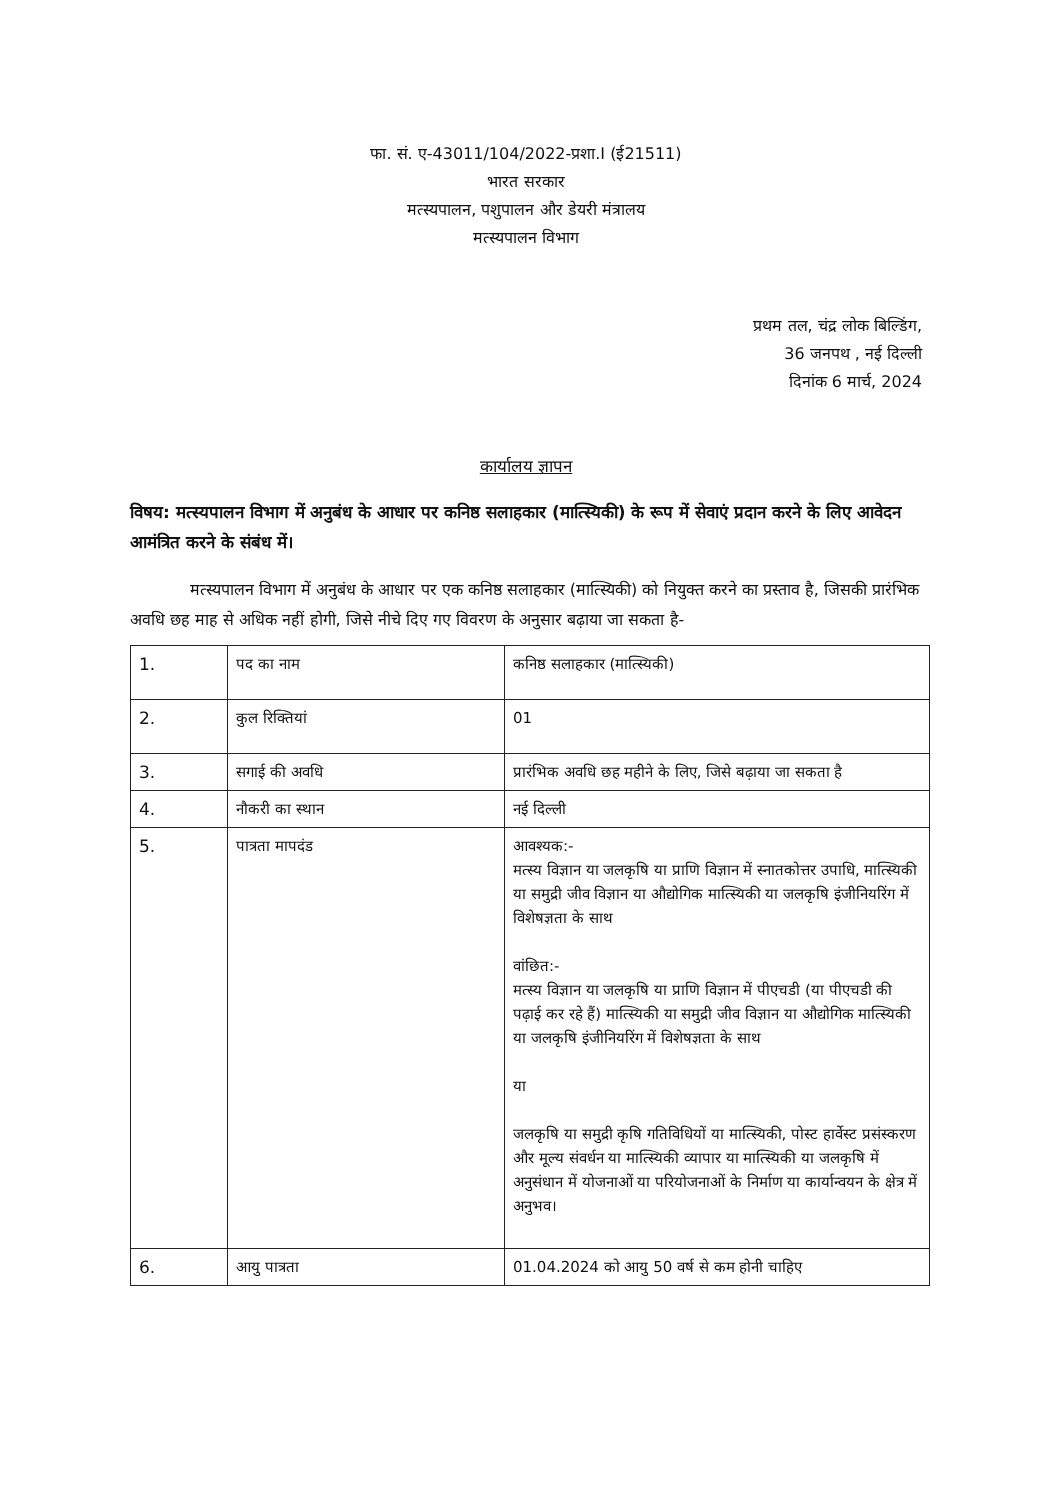फा. सं. ए-43011/104/2022-प्रशा.I (ई21511)
भारत सरकार
मत्स्यपालन, पशुपालन और डेयरी मंत्रालय
मत्स्यपालन विभाग
प्रथम तल, चंद्र लोक बिल्डिंग,
36 जनपथ , नई दिल्ली
दिनांक 6 मार्च, 2024
कार्यालय ज्ञापन
विषय: मत्स्यपालन विभाग में अनुबंध के आधार पर कनिष्ठ सलाहकार (मात्स्यिकी) के रूप में सेवाएं प्रदान करने के लिए आवेदन आमंत्रित करने के संबंध में।
मत्स्यपालन विभाग में अनुबंध के आधार पर एक कनिष्ठ सलाहकार (मात्स्यिकी) को नियुक्त करने का प्रस्ताव है, जिसकी प्रारंभिक अवधि छह माह से अधिक नहीं होगी, जिसे नीचे दिए गए विवरण के अनुसार बढ़ाया जा सकता है-
| 1. | पद का नाम | कनिष्ठ सलाहकार (मात्स्यिकी) |
| 2. | कुल रिक्तियां | 01 |
| 3. | सगाई की अवधि | प्रारंभिक अवधि छह महीने के लिए, जिसे बढ़ाया जा सकता है |
| 4. | नौकरी का स्थान | नई दिल्ली |
| 5. | पात्रता मापदंड | आवश्यक:- मत्स्य विज्ञान या जलकृषि या प्राणि विज्ञान में स्नातकोत्तर उपाधि, मात्स्यिकी या समुद्री जीव विज्ञान या औद्योगिक मात्स्यिकी या जलकृषि इंजीनियरिंग में विशेषज्ञता के साथ वांछित:- मत्स्य विज्ञान या जलकृषि या प्राणि विज्ञान में पीएचडी (या पीएचडी की पढ़ाई कर रहे हैं) मात्स्यिकी या समुद्री जीव विज्ञान या औद्योगिक मात्स्यिकी या जलकृषि इंजीनियरिंग में विशेषज्ञता के साथ या जलकृषि या समुद्री कृषि गतिविधियों या मात्स्यिकी, पोस्ट हार्वेस्ट प्रसंस्करण और मूल्य संवर्धन या मात्स्यिकी व्यापार या मात्स्यिकी या जलकृषि में अनुसंधान में योजनाओं या परियोजनाओं के निर्माण या कार्यान्वयन के क्षेत्र में अनुभव। |
| 6. | आयु पात्रता | 01.04.2024 को आयु 50 वर्ष से कम होनी चाहिए |